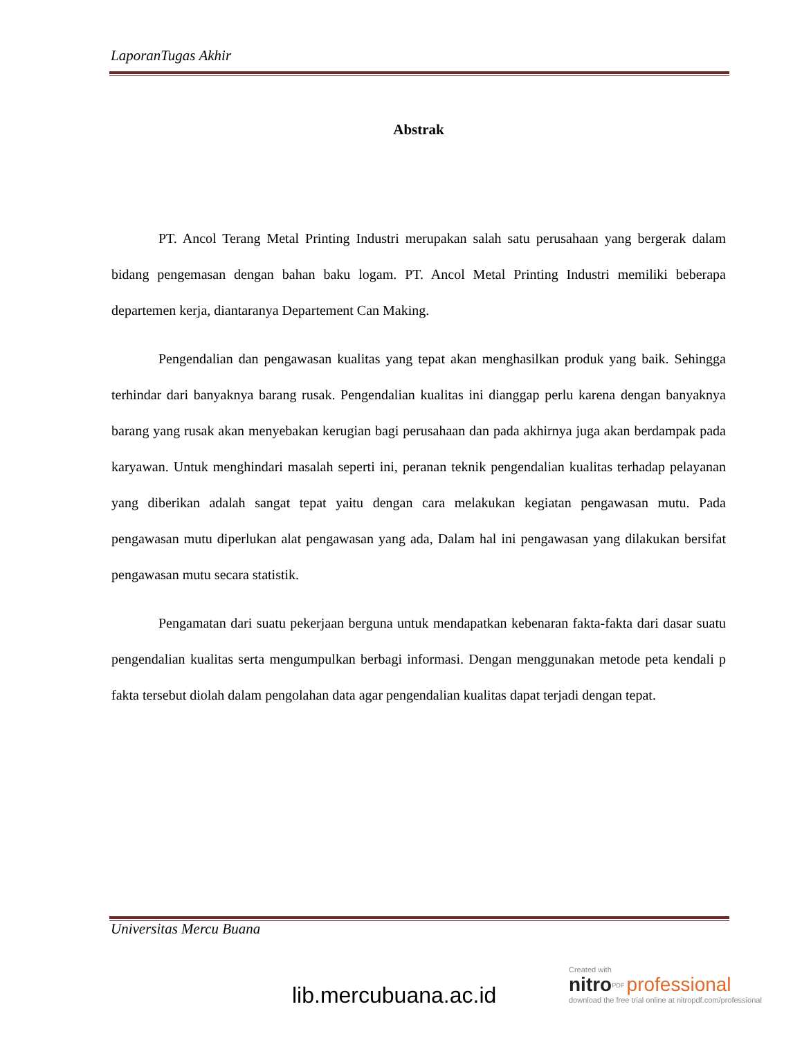LaporanTugas Akhir
Abstrak
PT. Ancol Terang Metal Printing Industri merupakan salah satu perusahaan yang bergerak dalam bidang pengemasan dengan bahan baku logam. PT. Ancol Metal Printing Industri memiliki beberapa departemen kerja, diantaranya Departement Can Making.
Pengendalian dan pengawasan kualitas yang tepat akan menghasilkan produk yang baik. Sehingga terhindar dari banyaknya barang rusak. Pengendalian kualitas ini dianggap perlu karena dengan banyaknya barang yang rusak akan menyebakan kerugian bagi perusahaan dan pada akhirnya juga akan berdampak pada karyawan. Untuk menghindari masalah seperti ini, peranan teknik pengendalian kualitas terhadap pelayanan yang diberikan adalah sangat tepat yaitu dengan cara melakukan kegiatan pengawasan mutu. Pada pengawasan mutu diperlukan alat pengawasan yang ada, Dalam hal ini pengawasan yang dilakukan bersifat pengawasan mutu secara statistik.
Pengamatan dari suatu pekerjaan berguna untuk mendapatkan kebenaran fakta-fakta dari dasar suatu pengendalian kualitas serta mengumpulkan berbagi informasi. Dengan menggunakan metode peta kendali p fakta tersebut diolah dalam pengolahan data agar pengendalian kualitas dapat terjadi dengan tepat.
Universitas Mercu Buana
lib.mercubuana.ac.id
Created with
nitro<sup>PDF</sup> professional
download the free trial online at nitropdf.com/professional